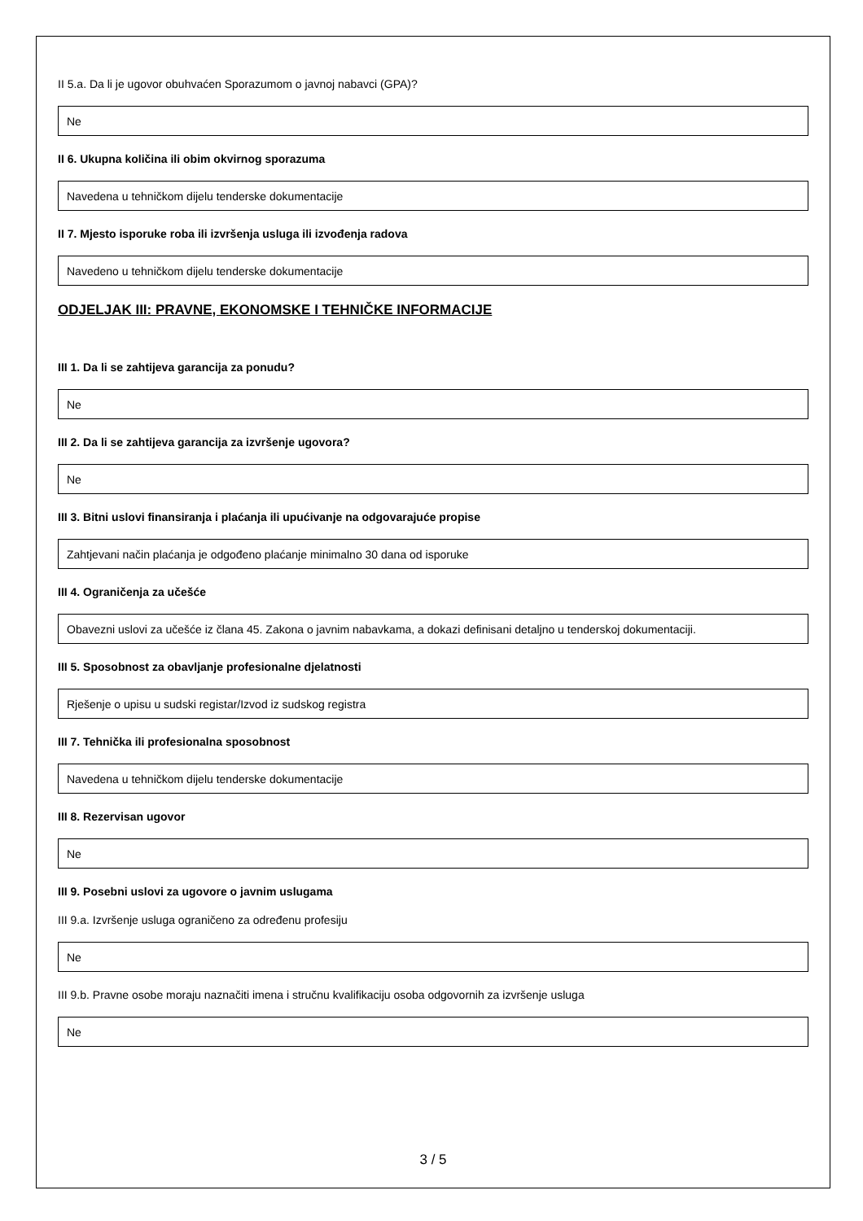II 5.a. Da li je ugovor obuhvaćen Sporazumom o javnoj nabavci (GPA)?
Ne
II 6. Ukupna količina ili obim okvirnog sporazuma
Navedena u tehničkom dijelu tenderske dokumentacije
II 7. Mjesto isporuke roba ili izvršenja usluga ili izvođenja radova
Navedeno u tehničkom dijelu tenderske dokumentacije
ODJELJAK III: PRAVNE, EKONOMSKE I TEHNIČKE INFORMACIJE
III 1. Da li se zahtijeva garancija za ponudu?
Ne
III 2. Da li se zahtijeva garancija za izvršenje ugovora?
Ne
III 3. Bitni uslovi finansiranja i plaćanja ili upućivanje na odgovarajuće propise
Zahtjevani način plaćanja je odgođeno plaćanje minimalno 30 dana od isporuke
III 4. Ograničenja za učešće
Obavezni uslovi za učešće iz člana 45. Zakona o javnim nabavkama, a dokazi definisani detaljno u tenderskoj dokumentaciji.
III 5. Sposobnost za obavljanje profesionalne djelatnosti
Rješenje o upisu u sudski registar/Izvod iz sudskog registra
III 7. Tehnička ili profesionalna sposobnost
Navedena u tehničkom dijelu tenderske dokumentacije
III 8. Rezervisan ugovor
Ne
III 9. Posebni uslovi za ugovore o javnim uslugama
III 9.a. Izvršenje usluga ograničeno za određenu profesiju
Ne
III 9.b. Pravne osobe moraju naznačiti imena i stručnu kvalifikaciju osoba odgovornih za izvršenje usluga
Ne
3 / 5